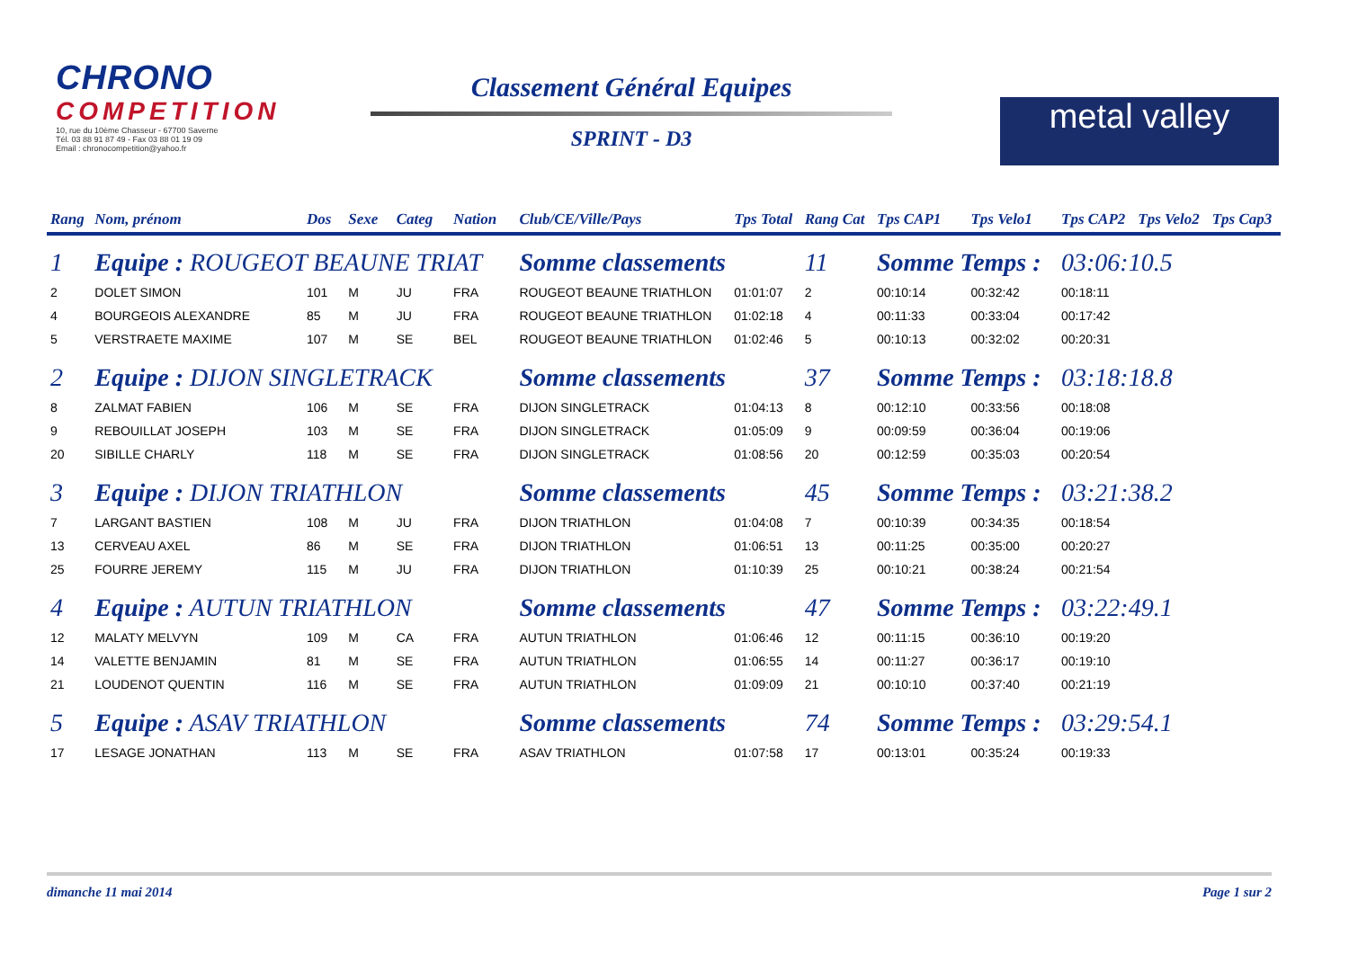CHRONO
COMPETITION
10, rue du 10ème Chasseur - 67700 Saverne
Tél. 03 88 91 87 49 - Fax 03 88 01 19 09
Email : chronocompetition@yahoo.fr
Classement Général Equipes
SPRINT - D3
metal valley
| Rang | Nom, prénom | Dos | Sexe | Categ | Nation | Club/CE/Ville/Pays | Tps Total | Rang Cat | Tps CAP1 | Tps Velo1 | Tps CAP2 | Tps Velo2 | Tps Cap3 |
| --- | --- | --- | --- | --- | --- | --- | --- | --- | --- | --- | --- | --- | --- |
| 1 | Equipe : ROUGEOT BEAUNE TRIAT | | | | | Somme classements | | 11 | Somme Temps : | | 03:06:10.5 | | |
| 2 | DOLET SIMON | 101 | M | JU | FRA | ROUGEOT BEAUNE TRIATHLON | 01:01:07 | 2 | 00:10:14 | 00:32:42 | 00:18:11 | | |
| 4 | BOURGEOIS ALEXANDRE | 85 | M | JU | FRA | ROUGEOT BEAUNE TRIATHLON | 01:02:18 | 4 | 00:11:33 | 00:33:04 | 00:17:42 | | |
| 5 | VERSTRAETE MAXIME | 107 | M | SE | BEL | ROUGEOT BEAUNE TRIATHLON | 01:02:46 | 5 | 00:10:13 | 00:32:02 | 00:20:31 | | |
| 2 | Equipe : DIJON SINGLETRACK | | | | | Somme classements | | 37 | Somme Temps : | | 03:18:18.8 | | |
| 8 | ZALMAT FABIEN | 106 | M | SE | FRA | DIJON SINGLETRACK | 01:04:13 | 8 | 00:12:10 | 00:33:56 | 00:18:08 | | |
| 9 | REBOUILLAT JOSEPH | 103 | M | SE | FRA | DIJON SINGLETRACK | 01:05:09 | 9 | 00:09:59 | 00:36:04 | 00:19:06 | | |
| 20 | SIBILLE CHARLY | 118 | M | SE | FRA | DIJON SINGLETRACK | 01:08:56 | 20 | 00:12:59 | 00:35:03 | 00:20:54 | | |
| 3 | Equipe : DIJON TRIATHLON | | | | | Somme classements | | 45 | Somme Temps : | | 03:21:38.2 | | |
| 7 | LARGANT BASTIEN | 108 | M | JU | FRA | DIJON TRIATHLON | 01:04:08 | 7 | 00:10:39 | 00:34:35 | 00:18:54 | | |
| 13 | CERVEAU AXEL | 86 | M | SE | FRA | DIJON TRIATHLON | 01:06:51 | 13 | 00:11:25 | 00:35:00 | 00:20:27 | | |
| 25 | FOURRE JEREMY | 115 | M | JU | FRA | DIJON TRIATHLON | 01:10:39 | 25 | 00:10:21 | 00:38:24 | 00:21:54 | | |
| 4 | Equipe : AUTUN TRIATHLON | | | | | Somme classements | | 47 | Somme Temps : | | 03:22:49.1 | | |
| 12 | MALATY MELVYN | 109 | M | CA | FRA | AUTUN TRIATHLON | 01:06:46 | 12 | 00:11:15 | 00:36:10 | 00:19:20 | | |
| 14 | VALETTE BENJAMIN | 81 | M | SE | FRA | AUTUN TRIATHLON | 01:06:55 | 14 | 00:11:27 | 00:36:17 | 00:19:10 | | |
| 21 | LOUDENOT QUENTIN | 116 | M | SE | FRA | AUTUN TRIATHLON | 01:09:09 | 21 | 00:10:10 | 00:37:40 | 00:21:19 | | |
| 5 | Equipe : ASAV TRIATHLON | | | | | Somme classements | | 74 | Somme Temps : | | 03:29:54.1 | | |
| 17 | LESAGE JONATHAN | 113 | M | SE | FRA | ASAV TRIATHLON | 01:07:58 | 17 | 00:13:01 | 00:35:24 | 00:19:33 | | |
dimanche 11 mai 2014 Page 1 sur 2